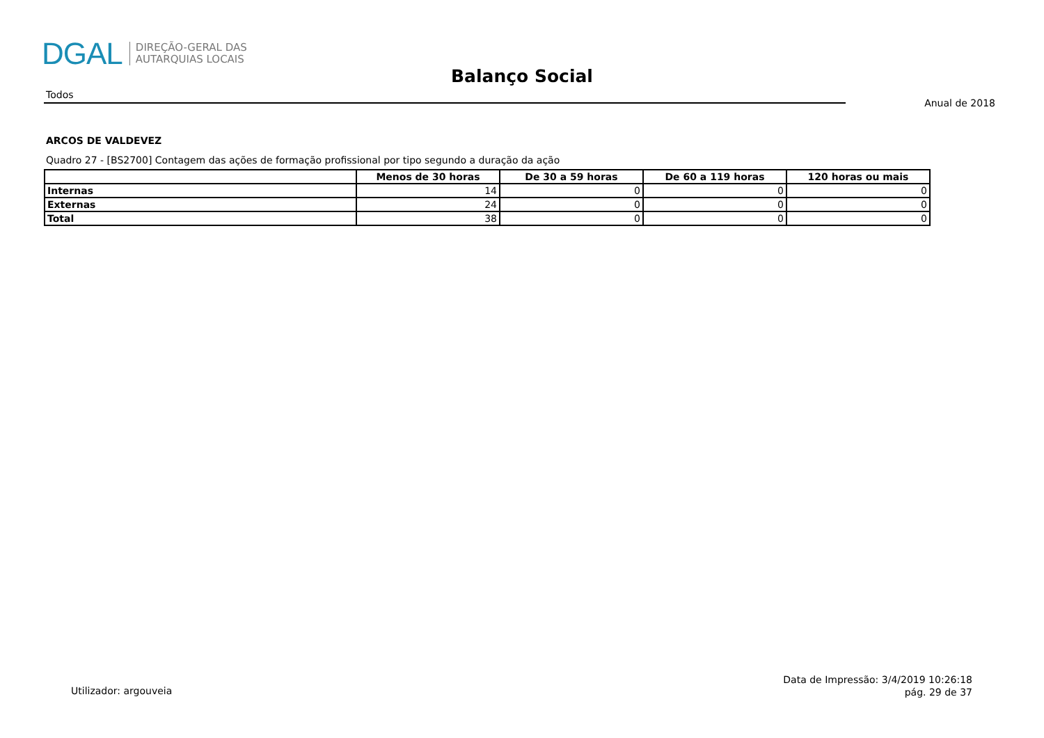DGAL
DIREÇÃO-GERAL DAS
AUTARQUIAS LOCAIS
Balanço Social
Todos
Anual de 2018
ARCOS DE VALDEVEZ
Quadro 27 - [BS2700] Contagem das ações de formação profissional por tipo segundo a duração da ação
| | Menos de 30 horas | De 30 a 59 horas | De 60 a 119 horas | 120 horas ou mais |
| --- | --- | --- | --- | --- |
| Internas | 14 | 0 | 0 | 0 |
| Externas | 24 | 0 | 0 | 0 |
| Total | 38 | 0 | 0 | 0 |
Utilizador: argouveia
Data de Impressão: 3/4/2019 10:26:18
pág. 29 de 37